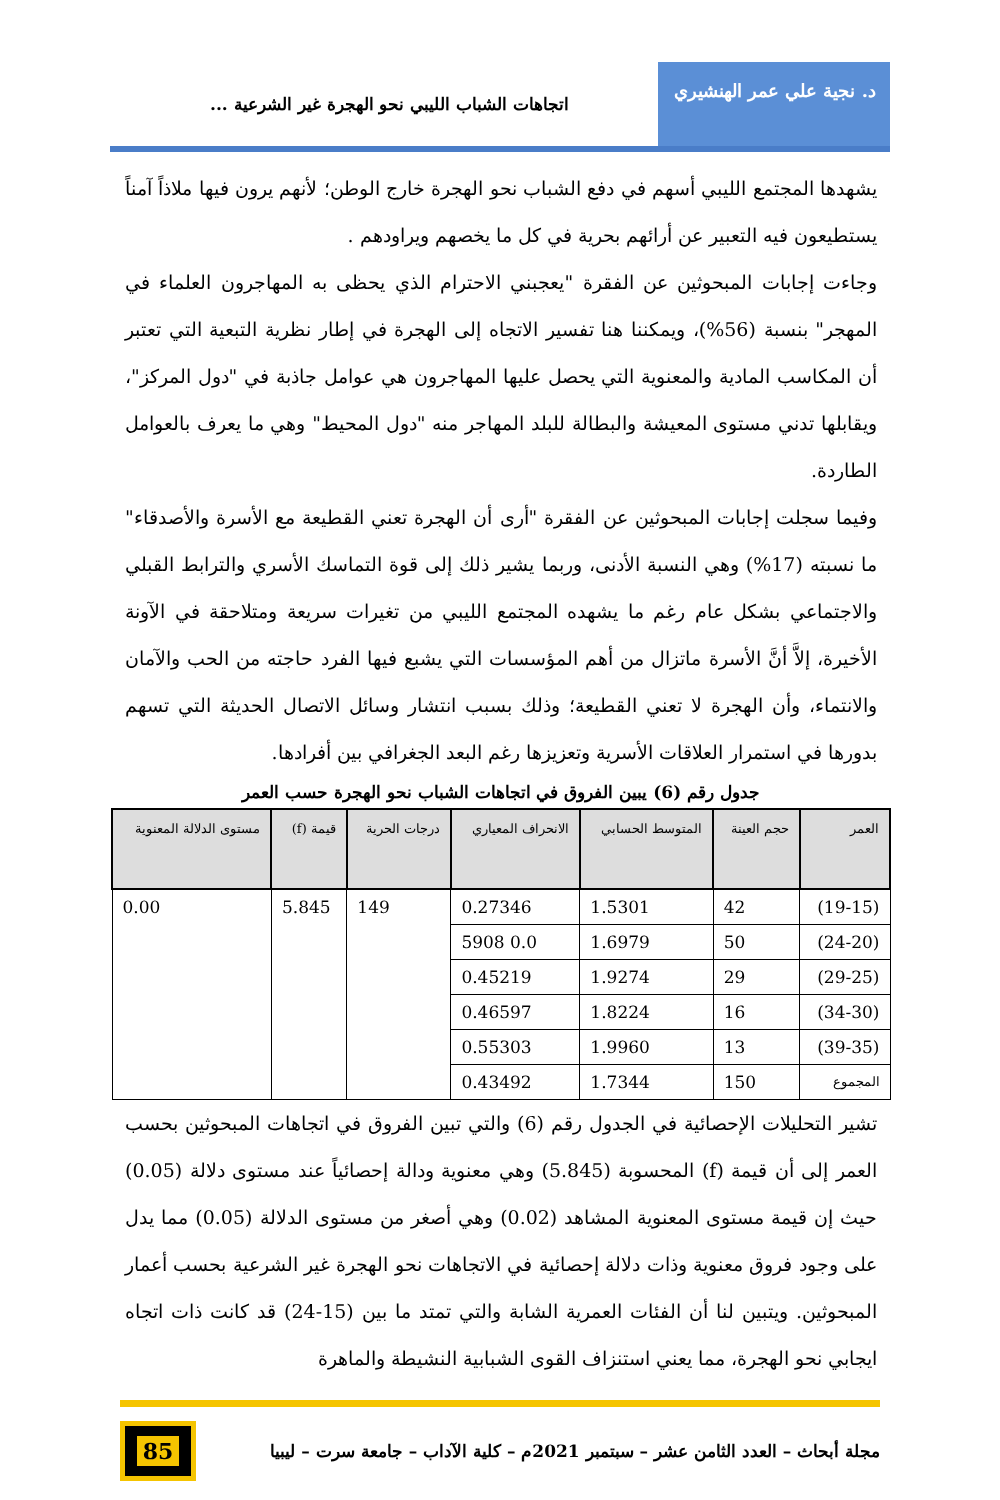د. نجية علي عمر الهنشيري
اتجاهات الشباب الليبي نحو الهجرة غير الشرعية ...
يشهدها المجتمع الليبي أسهم في دفع الشباب نحو الهجرة خارج الوطن؛ لأنهم يرون فيها ملاذاً آمناً يستطيعون فيه التعبير عن أرائهم بحرية في كل ما يخصهم ويراودهم .
وجاءت إجابات المبحوثين عن الفقرة "يعجبني الاحترام الذي يحظى به المهاجرون العلماء في المهجر" بنسبة (56%)، ويمكننا هنا تفسير الاتجاه إلى الهجرة في إطار نظرية التبعية التي تعتبر أن المكاسب المادية والمعنوية التي يحصل عليها المهاجرون هي عوامل جاذبة في "دول المركز"، ويقابلها تدني مستوى المعيشة والبطالة للبلد المهاجر منه "دول المحيط" وهي ما يعرف بالعوامل الطاردة.
وفيما سجلت إجابات المبحوثين عن الفقرة "أرى أن الهجرة تعني القطيعة مع الأسرة والأصدقاء" ما نسبته (17%) وهي النسبة الأدنى، وربما يشير ذلك إلى قوة التماسك الأسري والترابط القبلي والاجتماعي بشكل عام رغم ما يشهده المجتمع الليبي من تغيرات سريعة ومتلاحقة في الآونة الأخيرة، إلاَّ أنَّ الأسرة ماتزال من أهم المؤسسات التي يشبع فيها الفرد حاجته من الحب والآمان والانتماء، وأن الهجرة لا تعني القطيعة؛ وذلك بسبب انتشار وسائل الاتصال الحديثة التي تسهم بدورها في استمرار العلاقات الأسرية وتعزيزها رغم البعد الجغرافي بين أفرادها.
جدول رقم (6) يبين الفروق في اتجاهات الشباب نحو الهجرة حسب العمر
| العمر | حجم العينة | المتوسط الحسابي | الانحراف المعياري | درجات الحرية | قيمة (f) | مستوى الدلالة المعنوية |
| --- | --- | --- | --- | --- | --- | --- |
| (19-15) | 42 | 1.5301 | 0.27346 | 149 | 5.845 | 0.00 |
| (24-20) | 50 | 1.6979 | 5908 0.0 | | | |
| (29-25) | 29 | 1.9274 | 0.45219 | | | |
| (34-30) | 16 | 1.8224 | 0.46597 | | | |
| (39-35) | 13 | 1.9960 | 0.55303 | | | |
| المجموع | 150 | 1.7344 | 0.43492 | | | |
تشير التحليلات الإحصائية في الجدول رقم (6) والتي تبين الفروق في اتجاهات المبحوثين بحسب العمر إلى أن قيمة (f) المحسوبة (5.845) وهي معنوية ودالة إحصائياً عند مستوى دلالة (0.05) حيث إن قيمة مستوى المعنوية المشاهد (0.02) وهي أصغر من مستوى الدلالة (0.05) مما يدل على وجود فروق معنوية وذات دلالة إحصائية في الاتجاهات نحو الهجرة غير الشرعية بحسب أعمار المبحوثين. ويتبين لنا أن الفئات العمرية الشابة والتي تمتد ما بين (15-24) قد كانت ذات اتجاه ايجابي نحو الهجرة، مما يعني استنزاف القوى الشبابية النشيطة والماهرة
مجلة أبحاث – العدد الثامن عشر – سبتمبر 2021م – كلية الآداب – جامعة سرت – ليبيا
85